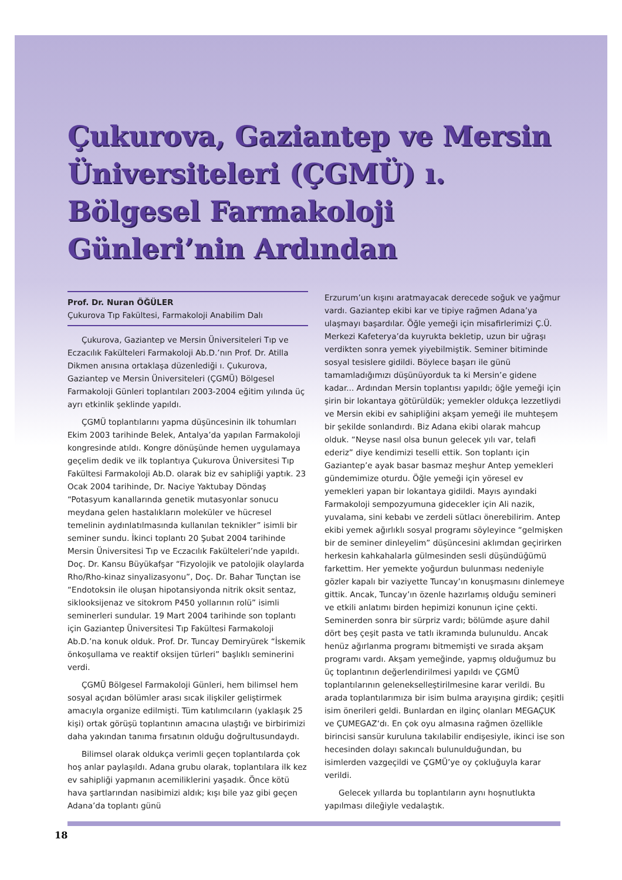Çukurova, Gaziantep ve Mersin Üniversiteleri (ÇGMÜ) ı. Bölgesel Farmakoloji Günleri’nin Ardından
Prof. Dr. Nuran ÖĞÜLER
Çukurova Tıp Fakültesi, Farmakoloji Anabilim Dalı
Çukurova, Gaziantep ve Mersin Üniversiteleri Tıp ve Eczacılık Fakülteleri Farmakoloji Ab.D.’nın Prof. Dr. Atilla Dikmen anısına ortaklaşa düzenlediği ı. Çukurova, Gaziantep ve Mersin Üniversiteleri (ÇGMÜ) Bölgesel Farmakoloji Günleri toplantıları 2003-2004 eğitim yılında üç ayrı etkinlik şeklinde yapıldı.
ÇGMÜ toplantılarını yapma düşüncesinin ilk tohumları Ekim 2003 tarihinde Belek, Antalya’da yapılan Farmakoloji kongresinde atıldı. Kongre dönüşünde hemen uygulamaya geçelim dedik ve ilk toplantıya Çukurova Üniversitesi Tıp Fakültesi Farmakoloji Ab.D. olarak biz ev sahipliği yaptık. 23 Ocak 2004 tarihinde, Dr. Naciye Yaktubay Döndaş “Potasyum kanallarında genetik mutasyonlar sonucu meydana gelen hastalıkların moleküler ve hücresel temelinin aydınlatılmasında kullanılan teknikler” isimli bir seminer sundu. İkinci toplantı 20 Şubat 2004 tarihinde Mersin Üniversitesi Tıp ve Eczacılık Fakülteleri’nde yapıldı. Doç. Dr. Kansu Büyükafşar “Fizyolojik ve patolojik olaylarda Rho/Rho-kinaz sinyalizasyonu”, Doç. Dr. Bahar Tunçtan ise “Endotoksin ile oluşan hipotansiyonda nitrik oksit sentaz, siklooksijenaz ve sitokrom P450 yollarının rolü” isimli seminerleri sundular. 19 Mart 2004 tarihinde son toplantı için Gaziantep Üniversitesi Tıp Fakültesi Farmakoloji Ab.D.’na konuk olduk. Prof. Dr. Tuncay Demiryürek “İskemik önkoşullama ve reaktif oksijen türleri” başlıklı seminerini verdi.
ÇGMÜ Bölgesel Farmakoloji Günleri, hem bilimsel hem sosyal açıdan bölümler arası sıcak ilişkiler geliştirmek amacıyla organize edilmişti. Tüm katılımcıların (yaklaşık 25 kişi) ortak görüşü toplantının amacına ulaştığı ve birbirimizi daha yakından tanıma fırsatının olduğu doğrultusundaydı.
Bilimsel olarak oldukça verimli geçen toplantılarda çok hoş anlar paylaşıldı. Adana grubu olarak, toplantılara ilk kez ev sahipliği yapmanın acemiliklerini yaşadık. Önce kötü hava şartlarından nasibimizi aldık; kışı bile yaz gibi geçen Adana’da toplantı günü
Erzurum’un kışını aratmayacak derecede soğuk ve yağmur vardı. Gaziantep ekibi kar ve tipiye rağmen Adana’ya ulaşmayı başardılar. Öğle yemeği için misafirlerimizi Ç.Ü. Merkezi Kafeterya’da kuyrukta bekletip, uzun bir uğraşı verdikten sonra yemek yiyebilmiştik. Seminer bitiminde sosyal tesislere gidildi. Böylece başarı ile günü tamamladığımızı düşünüyorduk ta ki Mersin’e gidene kadar... Ardından Mersin toplantısı yapıldı; öğle yemeği için şirin bir lokantaya götürüldük; yemekler oldukça lezzetliydi ve Mersin ekibi ev sahipliğini akşam yemeği ile muhteşem bir şekilde sonlandırdı. Biz Adana ekibi olarak mahcup olduk. “Neyse nasıl olsa bunun gelecek yılı var, telafi ederiz” diye kendimizi teselli ettik. Son toplantı için Gaziantep’e ayak basar basmaz meşhur Antep yemekleri gündemimize oturdu. Öğle yemeği için yöresel ev yemekleri yapan bir lokantaya gidildi. Mayıs ayındaki Farmakoloji sempozyumuna gidecekler için Ali nazik, yuvalama, sini kebabı ve zerdeli sütlacı önerebilirim. Antep ekibi yemek ağırlıklı sosyal programı söyleyince “gelmişken bir de seminer dinleyelim” düşüncesini aklımdan geçirirken herkesin kahkahalarla gülmesinden sesli düşündüğümü farkettim. Her yemekte yoğurdun bulunması nedeniyle gözler kapalı bir vaziyette Tuncay’ın konuşmasını dinlemeye gittik. Ancak, Tuncay’ın özenle hazırlamış olduğu semineri ve etkili anlatımı birden hepimizi konunun içine çekti. Seminerden sonra bir sürpriz vardı; bölümde aşure dahil dört beş çeşit pasta ve tatlı ikramında bulunuldu. Ancak henüz ağırlanma programı bitmemişti ve sırada akşam programı vardı. Akşam yemeğinde, yapmış olduğumuz bu üç toplantının değerlendirilmesi yapıldı ve ÇGMÜ toplantılarının geleneksel­leştirilmesine karar verildi. Bu arada toplantılarımıza bir isim bulma arayışına girdik; çeşitli isim önerileri geldi. Bunlardan en ilginç olanları MEGAÇUK ve ÇUMEGAZ‘dı. En çok oyu almasına rağmen özellikle birincisi sansür kuruluna takılabilir endişesiyle, ikinci ise son hecesinden dolayı sakıncalı bulunulduğundan, bu isimlerden vazgeçildi ve ÇGMÜ’ye oy çokluğuyla karar verildi.
Gelecek yıllarda bu toplantıların aynı hoşnutlukta yapılması dileğiyle vedalaştık.
18